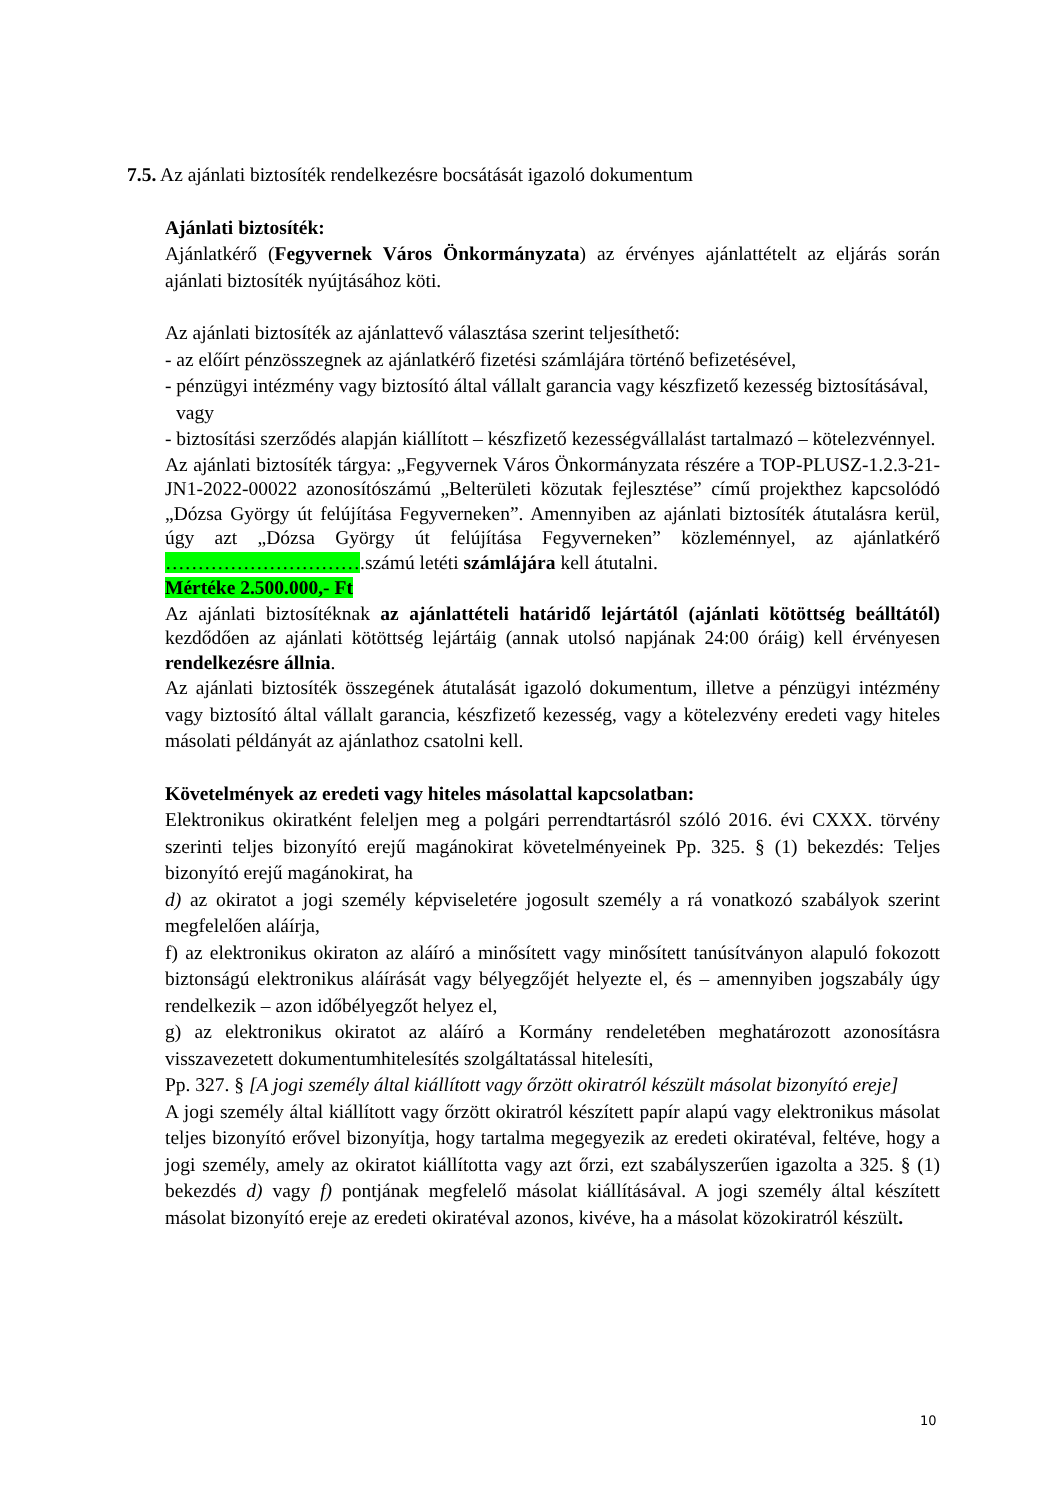7.5. Az ajánlati biztosíték rendelkezésre bocsátását igazoló dokumentum
Ajánlati biztosíték:
Ajánlatkérő (Fegyvernek Város Önkormányzata) az érvényes ajánlattételt az eljárás során ajánlati biztosíték nyújtásához köti.
Az ajánlati biztosíték az ajánlattevő választása szerint teljesíthető:
- az előírt pénzösszegnek az ajánlatkérő fizetési számlájára történő befizetésével,
- pénzügyi intézmény vagy biztosító által vállalt garancia vagy készfizető kezesség biztosításával, vagy
- biztosítási szerződés alapján kiállított – készfizető kezességvállalást tartalmazó – kötelezvénnyel.
Az ajánlati biztosíték tárgya: „Fegyvernek Város Önkormányzata részére a TOP-PLUSZ-1.2.3-21-JN1-2022-00022 azonosítószámú „Belterületi közutak fejlesztése” című projekthez kapcsolódó „Dózsa György út felújítása Fegyverneken”. Amennyiben az ajánlati biztosíték átutalásra kerül, úgy azt „Dózsa György út felújítása Fegyverneken” közleménnyel, az ajánlatkérő ………………………….számú letéti számlájára kell átutalni.
Mértéke 2.500.000,- Ft
Az ajánlati biztosítéknak az ajánlattételi határidő lejártától (ajánlati kötöttség beálltától) kezdődően az ajánlati kötöttség lejártáig (annak utolsó napjának 24:00 óráig) kell érvényesen rendelkezésre állnia.
Az ajánlati biztosíték összegének átutalását igazoló dokumentum, illetve a pénzügyi intézmény vagy biztosító által vállalt garancia, készfizető kezesség, vagy a kötelezvény eredeti vagy hiteles másolati példányát az ajánlathoz csatolni kell.
Követelmények az eredeti vagy hiteles másolattal kapcsolatban:
Elektronikus okiratként feleljen meg a polgári perrendtartásról szóló 2016. évi CXXX. törvény szerinti teljes bizonyító erejű magánokirat követelményeinek Pp. 325. § (1) bekezdés: Teljes bizonyító erejű magánokirat, ha
d) az okiratot a jogi személy képviseletére jogosult személy a rá vonatkozó szabályok szerint megfelelően aláírja,
f) az elektronikus okiraton az aláíró a minősített vagy minősített tanúsítványon alapuló fokozott biztonságú elektronikus aláírását vagy bélyegzőjét helyezte el, és – amennyiben jogszabály úgy rendelkezik – azon időbélyegzőt helyez el,
g) az elektronikus okiratot az aláíró a Kormány rendeletében meghatározott azonosításra visszavezetett dokumentumhitelesítés szolgáltatással hitelesíti,
Pp. 327. § [A jogi személy által kiállított vagy őrzött okiratról készült másolat bizonyító ereje]
A jogi személy által kiállított vagy őrzött okiratról készített papír alapú vagy elektronikus másolat teljes bizonyító erővel bizonyítja, hogy tartalma megegyezik az eredeti okiratéval, feltéve, hogy a jogi személy, amely az okiratot kiállította vagy azt őrzi, ezt szabályszerűen igazolta a 325. § (1) bekezdés d) vagy f) pontjának megfelelő másolat kiállításával. A jogi személy által készített másolat bizonyító ereje az eredeti okiratéval azonos, kivéve, ha a másolat közokiratról készült.
10